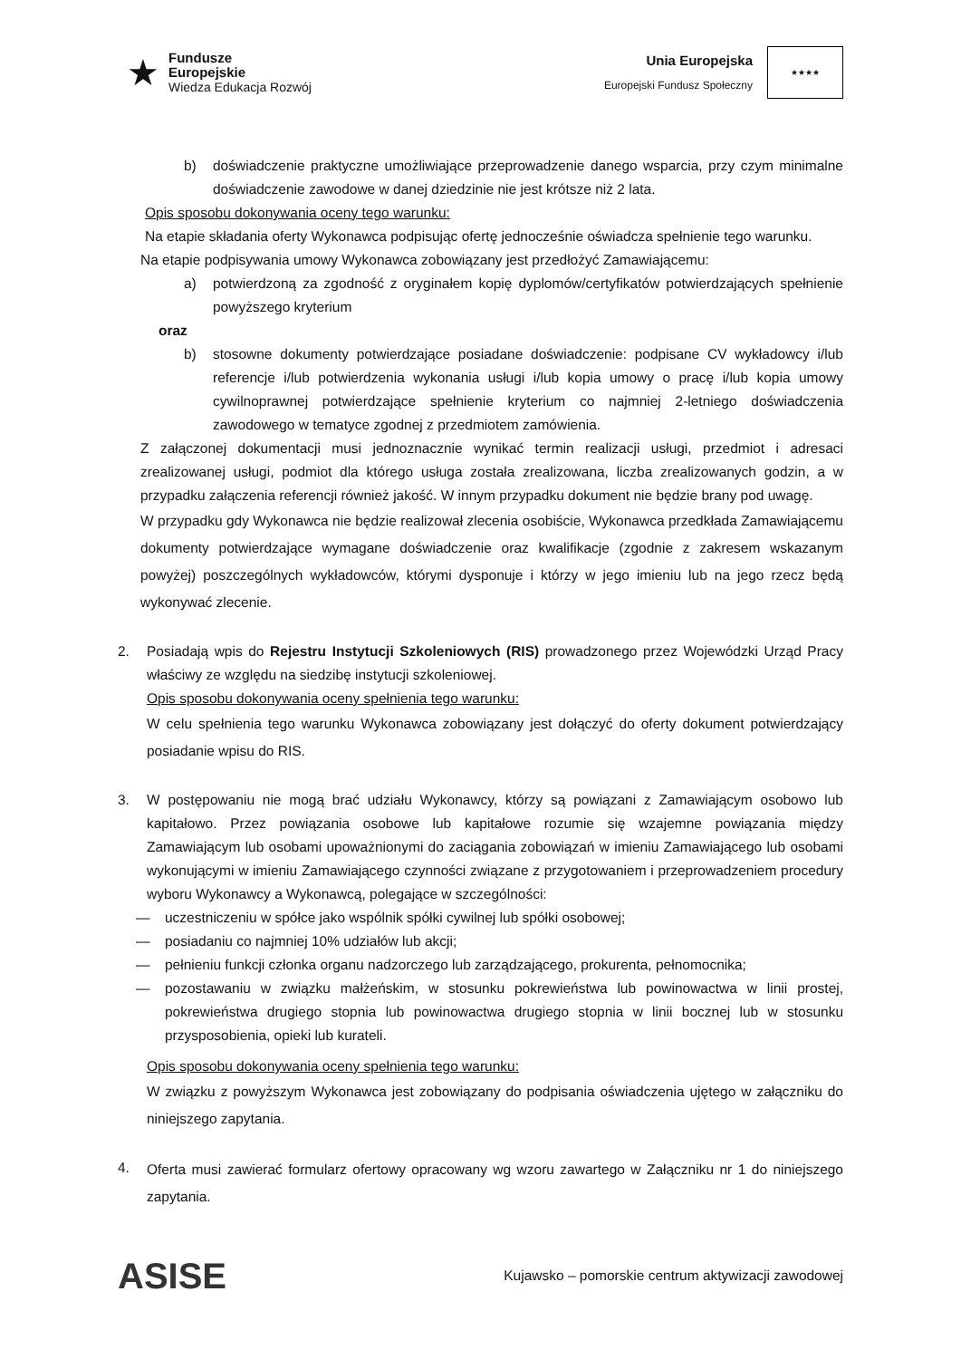★
Fundusze
Europejskie
Wiedza Edukacja Rozwój
Unia Europejska
Europejski Fundusz Społeczny
★★★★
b) doświadczenie praktyczne umożliwiające przeprowadzenie danego wsparcia, przy czym minimalne doświadczenie zawodowe w danej dziedzinie nie jest krótsze niż 2 lata.
Opis sposobu dokonywania oceny tego warunku:
Na etapie składania oferty Wykonawca podpisując ofertę jednocześnie oświadcza spełnienie tego warunku.
Na etapie podpisywania umowy Wykonawca zobowiązany jest przedłożyć Zamawiającemu:
a) potwierdzoną za zgodność z oryginałem kopię dyplomów/certyfikatów potwierdzających spełnienie powyższego kryterium
oraz
b) stosowne dokumenty potwierdzające posiadane doświadczenie: podpisane CV wykładowcy i/lub referencje i/lub potwierdzenia wykonania usługi i/lub kopia umowy o pracę i/lub kopia umowy cywilnoprawnej potwierdzające spełnienie kryterium co najmniej 2-letniego doświadczenia zawodowego w tematyce zgodnej z przedmiotem zamówienia.
Z załączonej dokumentacji musi jednoznacznie wynikać termin realizacji usługi, przedmiot i adresaci zrealizowanej usługi, podmiot dla którego usługa została zrealizowana, liczba zrealizowanych godzin, a w przypadku załączenia referencji również jakość. W innym przypadku dokument nie będzie brany pod uwagę.
W przypadku gdy Wykonawca nie będzie realizował zlecenia osobiście, Wykonawca przedkłada Zamawiającemu dokumenty potwierdzające wymagane doświadczenie oraz kwalifikacje (zgodnie z zakresem wskazanym powyżej) poszczególnych wykładowców, którymi dysponuje i którzy w jego imieniu lub na jego rzecz będą wykonywać zlecenie.
2. Posiadają wpis do Rejestru Instytucji Szkoleniowych (RIS) prowadzonego przez Wojewódzki Urząd Pracy właściwy ze względu na siedzibę instytucji szkoleniowej.
Opis sposobu dokonywania oceny spełnienia tego warunku:
W celu spełnienia tego warunku Wykonawca zobowiązany jest dołączyć do oferty dokument potwierdzający posiadanie wpisu do RIS.
3. W postępowaniu nie mogą brać udziału Wykonawcy, którzy są powiązani z Zamawiającym osobowo lub kapitałowo. Przez powiązania osobowe lub kapitałowe rozumie się wzajemne powiązania między Zamawiającym lub osobami upoważnionymi do zaciągania zobowiązań w imieniu Zamawiającego lub osobami wykonującymi w imieniu Zamawiającego czynności związane z przygotowaniem i przeprowadzeniem procedury wyboru Wykonawcy a Wykonawcą, polegające w szczególności:
— uczestniczeniu w spółce jako wspólnik spółki cywilnej lub spółki osobowej;
— posiadaniu co najmniej 10% udziałów lub akcji;
— pełnieniu funkcji członka organu nadzorczego lub zarządzającego, prokurenta, pełnomocnika;
— pozostawaniu w związku małżeńskim, w stosunku pokrewieństwa lub powinowactwa w linii prostej, pokrewieństwa drugiego stopnia lub powinowactwa drugiego stopnia w linii bocznej lub w stosunku przysposobienia, opieki lub kurateli.
Opis sposobu dokonywania oceny spełnienia tego warunku:
W związku z powyższym Wykonawca jest zobowiązany do podpisania oświadczenia ujętego w załączniku do niniejszego zapytania.
4.
Oferta musi zawierać formularz ofertowy opracowany wg wzoru zawartego w Załączniku nr 1 do niniejszego zapytania.
ASISE
Kujawsko – pomorskie centrum aktywizacji zawodowej